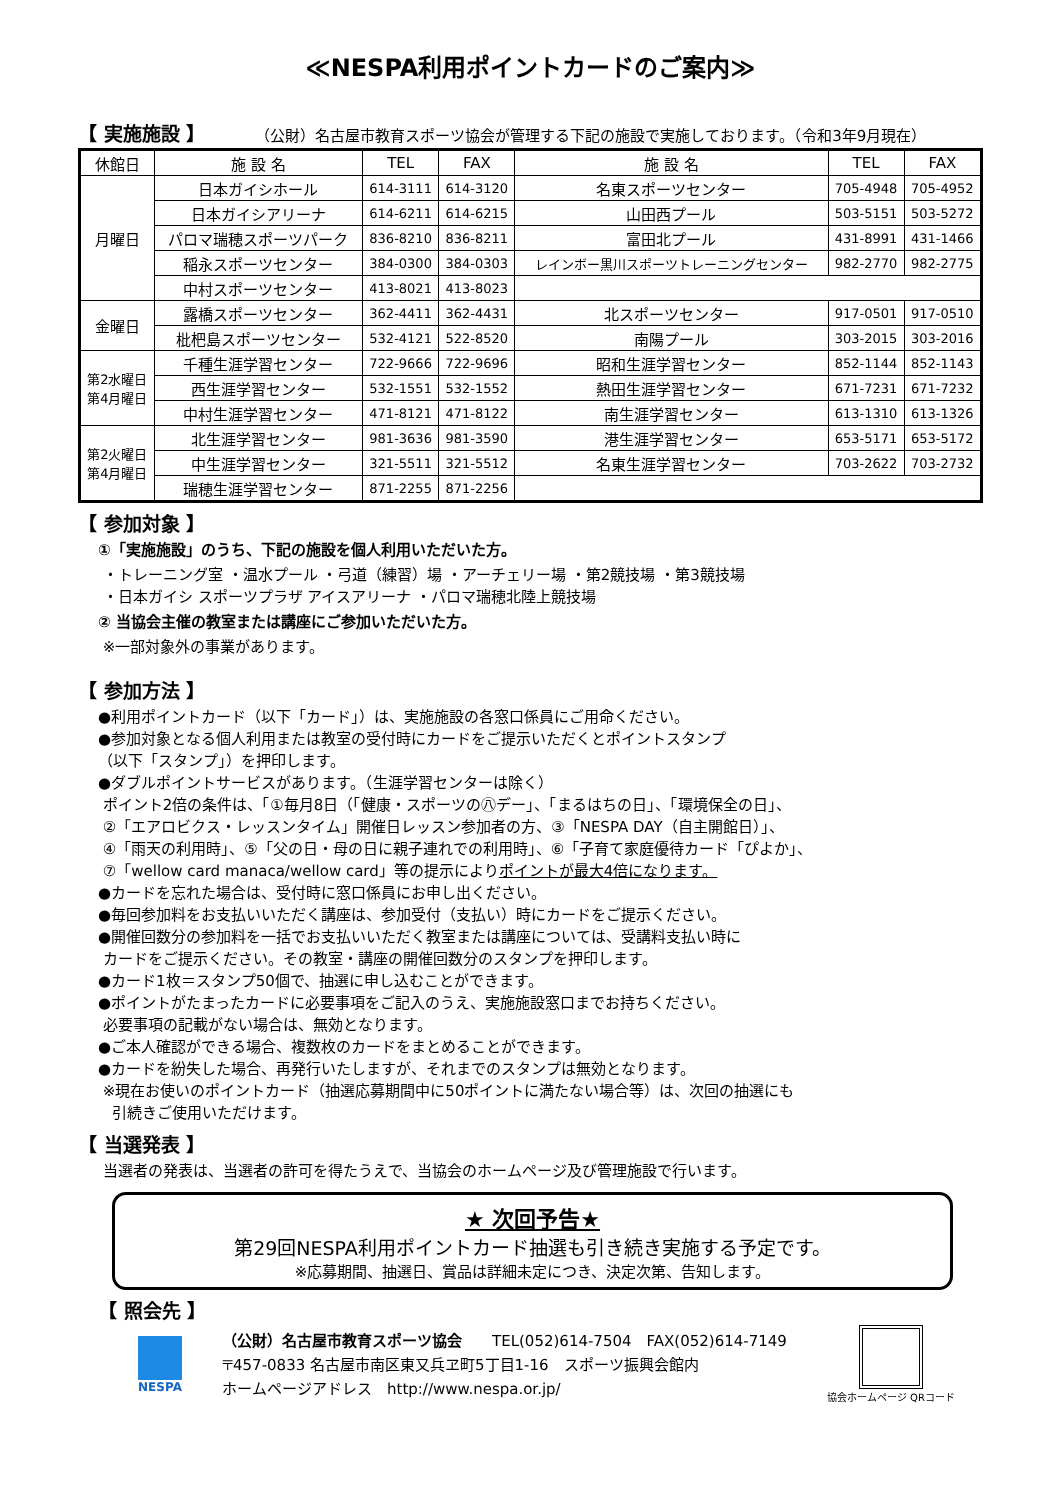≪NESPA利用ポイントカードのご案内≫
【 実施施設 】
（公財）名古屋市教育スポーツ協会が管理する下記の施設で実施しております。（令和3年9月現在）
| 休館日 | 施 設 名 | TEL | FAX | 施 設 名 | TEL | FAX |
| --- | --- | --- | --- | --- | --- | --- |
| 月曜日 | 日本ガイシホール | 614-3111 | 614-3120 | 名東スポーツセンター | 705-4948 | 705-4952 |
| | 日本ガイシアリーナ | 614-6211 | 614-6215 | 山田西プール | 503-5151 | 503-5272 |
| | パロマ瑞穂スポーツパーク | 836-8210 | 836-8211 | 富田北プール | 431-8991 | 431-1466 |
| | 稲永スポーツセンター | 384-0300 | 384-0303 | レインボー黒川スポーツトレーニングセンター | 982-2770 | 982-2775 |
| | 中村スポーツセンター | 413-8021 | 413-8023 | | | |
| 金曜日 | 露橋スポーツセンター | 362-4411 | 362-4431 | 北スポーツセンター | 917-0501 | 917-0510 |
| | 枇杷島スポーツセンター | 532-4121 | 522-8520 | 南陽プール | 303-2015 | 303-2016 |
| 第2水曜日 第4月曜日 | 千種生涯学習センター | 722-9666 | 722-9696 | 昭和生涯学習センター | 852-1144 | 852-1143 |
| | 西生涯学習センター | 532-1551 | 532-1552 | 熱田生涯学習センター | 671-7231 | 671-7232 |
| | 中村生涯学習センター | 471-8121 | 471-8122 | 南生涯学習センター | 613-1310 | 613-1326 |
| 第2火曜日 第4月曜日 | 北生涯学習センター | 981-3636 | 981-3590 | 港生涯学習センター | 653-5171 | 653-5172 |
| | 中生涯学習センター | 321-5511 | 321-5512 | 名東生涯学習センター | 703-2622 | 703-2732 |
| | 瑞穂生涯学習センター | 871-2255 | 871-2256 | | | |
【 参加対象 】
①「実施施設」のうち、下記の施設を個人利用いただいた方。
・トレーニング室 ・温水プール ・弓道（練習）場 ・アーチェリー場 ・第2競技場 ・第3競技場
・日本ガイシ スポーツプラザ アイスアリーナ ・パロマ瑞穂北陸上競技場
② 当協会主催の教室または講座にご参加いただいた方。
※一部対象外の事業があります。
【 参加方法 】
●利用ポイントカード（以下「カード」）は、実施施設の各窓口係員にご用命ください。
●参加対象となる個人利用または教室の受付時にカードをご提示いただくとポイントスタンプ
（以下「スタンプ」）を押印します。
●ダブルポイントサービスがあります。（生涯学習センターは除く）
ポイント2倍の条件は、「①毎月8日（「健康・スポーツの㊇デー」、「まるはちの日」、「環境保全の日」、
②「エアロビクス・レッスンタイム」開催日レッスン参加者の方、③「NESPA DAY（自主開館日）」、
④「雨天の利用時」、⑤「父の日・母の日に親子連れでの利用時」、⑥「子育て家庭優待カード「ぴよか」、
⑦「wellow card manaca/wellow card」等の提示によりポイントが最大4倍になります。
●カードを忘れた場合は、受付時に窓口係員にお申し出ください。
●毎回参加料をお支払いいただく講座は、参加受付（支払い）時にカードをご提示ください。
●開催回数分の参加料を一括でお支払いいただく教室または講座については、受講料支払い時に
カードをご提示ください。その教室・講座の開催回数分のスタンプを押印します。
●カード1枚＝スタンプ50個で、抽選に申し込むことができます。
●ポイントがたまったカードに必要事項をご記入のうえ、実施施設窓口までお持ちください。
必要事項の記載がない場合は、無効となります。
●ご本人確認ができる場合、複数枚のカードをまとめることができます。
●カードを紛失した場合、再発行いたしますが、それまでのスタンプは無効となります。
※現在お使いのポイントカード（抽選応募期間中に50ポイントに満たない場合等）は、次回の抽選にも
引続きご使用いただけます。
【 当選発表 】
当選者の発表は、当選者の許可を得たうえで、当協会のホームページ及び管理施設で行います。
★ 次回予告★
第29回NESPA利用ポイントカード抽選も引き続き実施する予定です。
※応募期間、抽選日、賞品は詳細未定につき、決定次第、告知します。
【 照会先 】
NESPA
（公財）名古屋市教育スポーツ協会　　TEL(052)614-7504　FAX(052)614-7149
〒457-0833 名古屋市南区東又兵ヱ町5丁目1-16　スポーツ振興会館内
ホームページアドレス　http://www.nespa.or.jp/
協会ホームページ QRコード